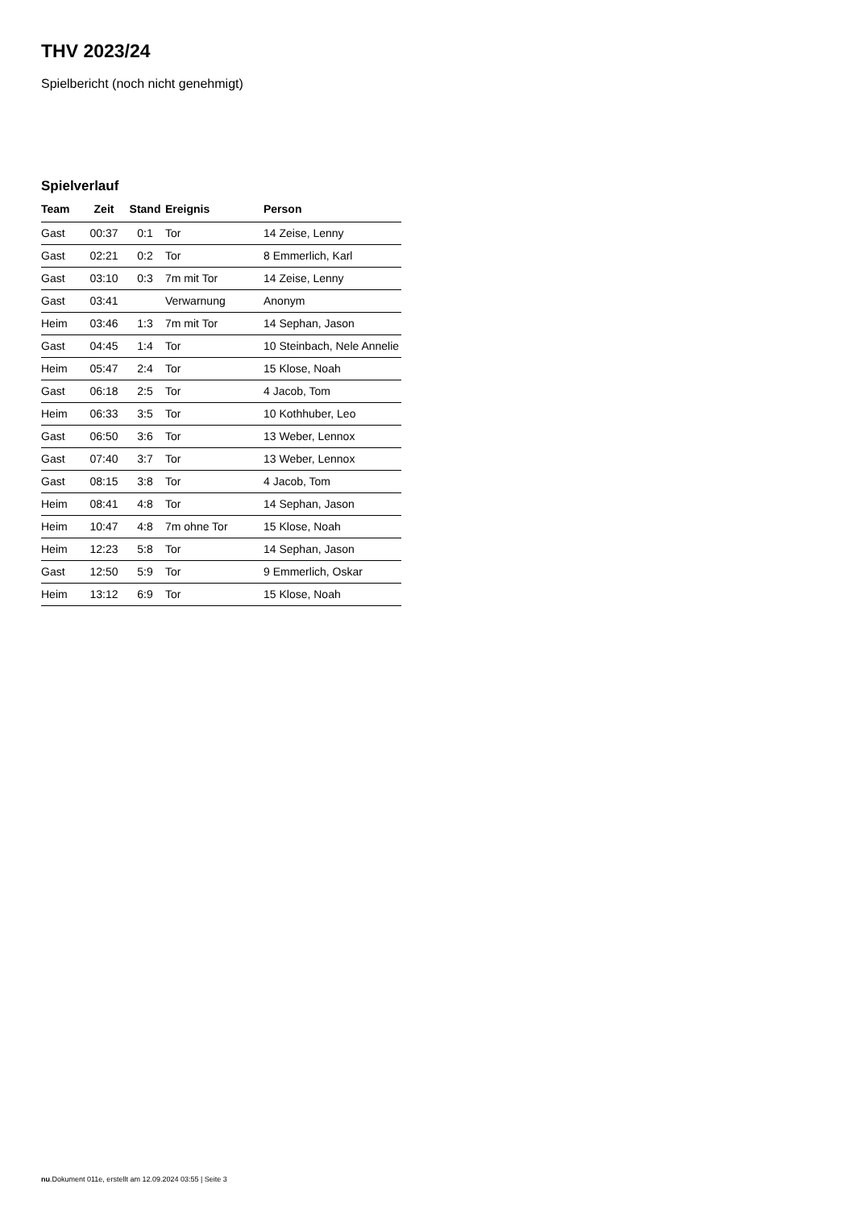THV 2023/24
Spielbericht (noch nicht genehmigt)
Spielverlauf
| Team | Zeit | Stand | Ereignis | Person |
| --- | --- | --- | --- | --- |
| Gast | 00:37 | 0:1 | Tor | 14 Zeise, Lenny |
| Gast | 02:21 | 0:2 | Tor | 8 Emmerlich, Karl |
| Gast | 03:10 | 0:3 | 7m mit Tor | 14 Zeise, Lenny |
| Gast | 03:41 | | Verwarnung | Anonym |
| Heim | 03:46 | 1:3 | 7m mit Tor | 14 Sephan, Jason |
| Gast | 04:45 | 1:4 | Tor | 10 Steinbach, Nele Annelie |
| Heim | 05:47 | 2:4 | Tor | 15 Klose, Noah |
| Gast | 06:18 | 2:5 | Tor | 4 Jacob, Tom |
| Heim | 06:33 | 3:5 | Tor | 10 Kothhuber, Leo |
| Gast | 06:50 | 3:6 | Tor | 13 Weber, Lennox |
| Gast | 07:40 | 3:7 | Tor | 13 Weber, Lennox |
| Gast | 08:15 | 3:8 | Tor | 4 Jacob, Tom |
| Heim | 08:41 | 4:8 | Tor | 14 Sephan, Jason |
| Heim | 10:47 | 4:8 | 7m ohne Tor | 15 Klose, Noah |
| Heim | 12:23 | 5:8 | Tor | 14 Sephan, Jason |
| Gast | 12:50 | 5:9 | Tor | 9 Emmerlich, Oskar |
| Heim | 13:12 | 6:9 | Tor | 15 Klose, Noah |
nu.Dokument 011e, erstellt am 12.09.2024 03:55 | Seite 3